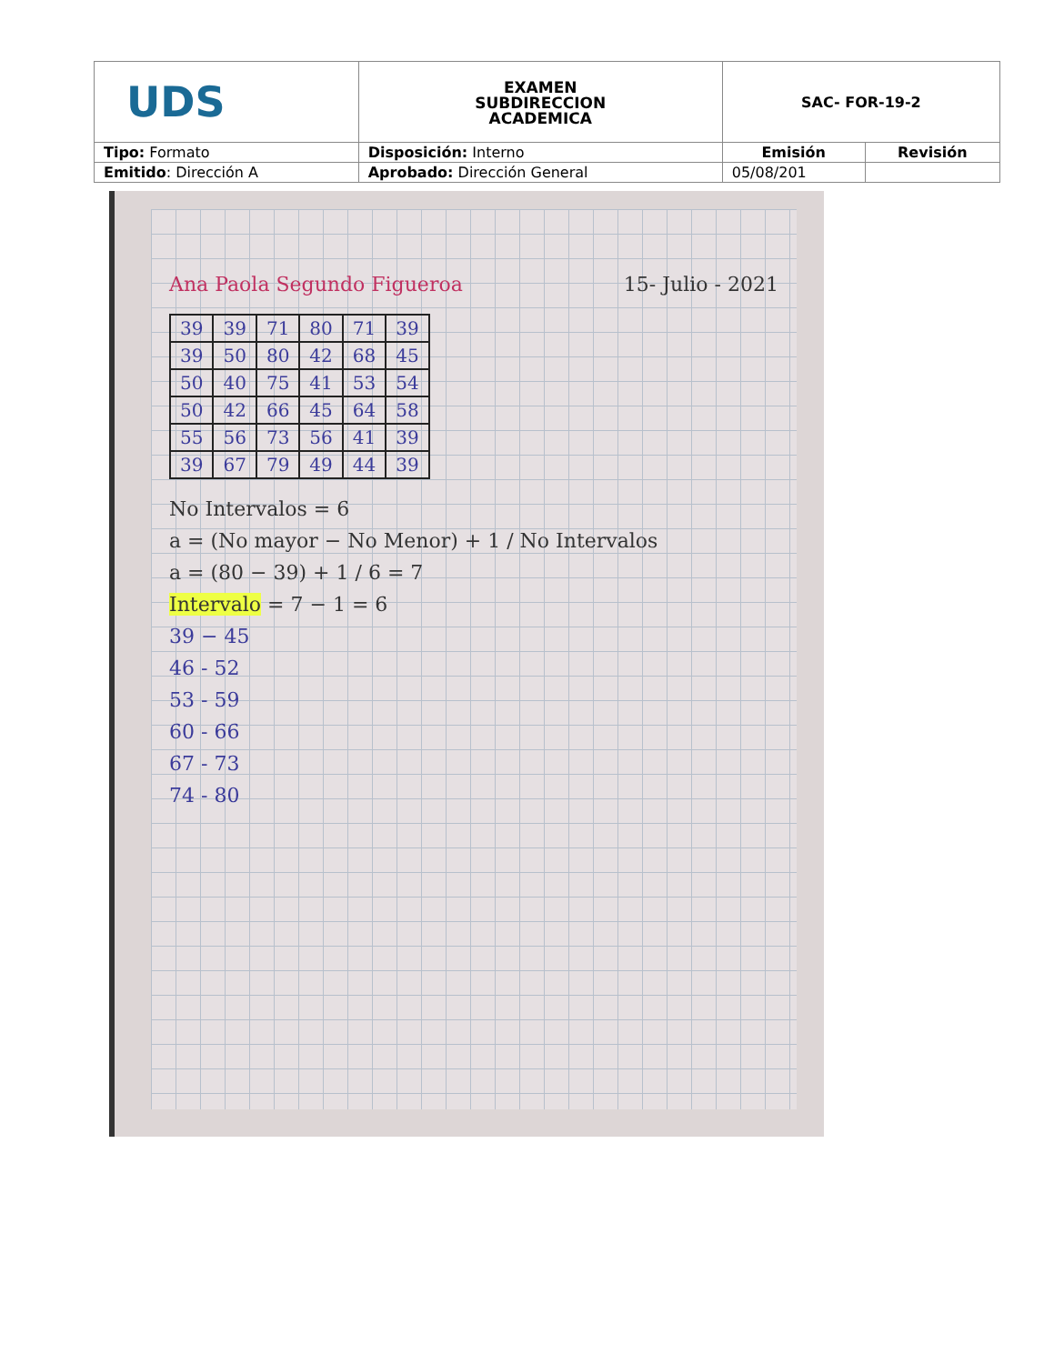| UDS | EXAMEN SUBDIRECCION ACADEMICA | SAC- FOR-19-2 | |
| Tipo: Formato | Disposición: Interno | Emisión | Revisión |
| Emitido : Dirección A | Aprobado: Dirección General | 05/08/201 | |
Ana Paola Segundo Figueroa 15- Julio - 2021
| 39 | 39 | 71 | 80 | 71 | 39 |
| 39 | 50 | 80 | 42 | 68 | 45 |
| 50 | 40 | 75 | 41 | 53 | 54 |
| 50 | 42 | 66 | 45 | 64 | 58 |
| 55 | 56 | 73 | 56 | 41 | 39 |
| 39 | 67 | 79 | 49 | 44 | 39 |
No Intervalos = 6
a = (No mayor − No Menor) + 1 / No Intervalos
a = (80 − 39) + 1 / 6 = 7
Intervalo = 7 − 1 = 6
39 − 45
46 - 52
53 - 59
60 - 66
67 - 73
74 - 80